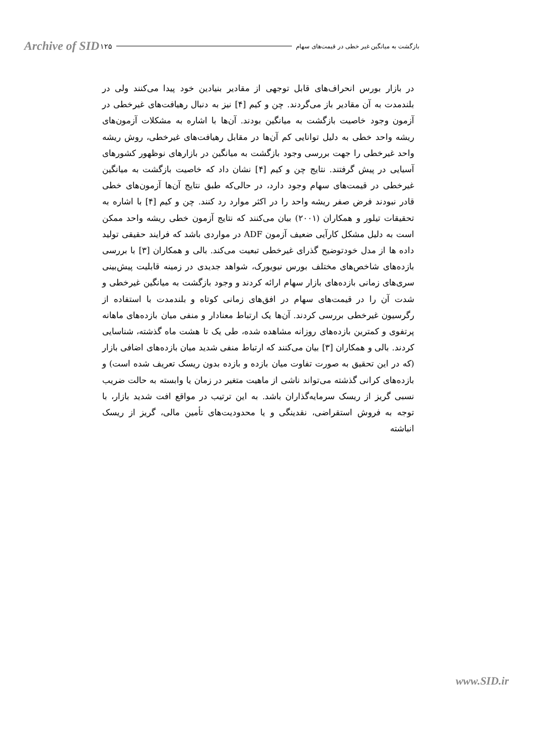Archive of SID ۱۲۵ بازگشت به میانگین غیر خطی در قیمت‌های سهام
در بازار بورس انحراف‌های قابل توجهی از مقادیر بنیادین خود پیدا می‌کنند ولی در بلندمدت به آن مقادیر باز می‌گردند. چن و کیم [۴] نیز به دنبال رهیافت‌های غیرخطی در آزمون وجود خاصیت بازگشت به میانگین بودند. آن‌ها با اشاره به مشکلات آزمون‌های ریشه واحد خطی به دلیل توانایی کم آن‌ها در مقابل رهیافت‌های غیرخطی، روش ریشه واحد غیرخطی را جهت بررسی وجود بازگشت به میانگین در بازارهای نوظهور کشورهای آسیایی در پیش گرفتند. نتایج چن و کیم [۴] نشان داد که خاصیت بازگشت به میانگین غیرخطی در قیمت‌های سهام وجود دارد، در حالی‌که طبق نتایج آن‌ها آزمون‌های خطی قادر نبودند فرض صفر ریشه واحد را در اکثر موارد رد کنند. چن و کیم [۴] با اشاره به تحقیقات تیلور و همکاران (۲۰۰۱) بیان می‌کنند که نتایج آزمون خطی ریشه واحد ممکن است به دلیل مشکل کارآیی ضعیف آزمون ADF در مواردی باشد که فرایند حقیقی تولید داده ها از مدل خودتوضیح گذرای غیرخطی تبعیت می‌کند. بالی و همکاران [۳] با بررسی بازده‌های شاخص‌های مختلف بورس نیویورک، شواهد جدیدی در زمینه قابلیت پیش‌بینی سری‌های زمانی بازده‌های بازار سهام ارائه کردند و وجود بازگشت به میانگین غیرخطی و شدت آن را در قیمت‌های سهام در افق‌های زمانی کوتاه و بلندمدت با استفاده از رگرسیون غیرخطی بررسی کردند. آن‌ها یک ارتباط معنادار و منفی میان بازده‌های ماهانه پرتفوی و کمترین بازده‌های روزانه مشاهده شده، طی یک تا هشت ماه گذشته، شناسایی کردند. بالی و همکاران [۳] بیان می‌کنند که ارتباط منفی شدید میان بازده‌های اضافی بازار (که در این تحقیق به صورت تفاوت میان بازده و بازده بدون ریسک تعریف شده است) و بازده‌های کرانی گذشته می‌تواند ناشی از ماهیت متغیر در زمان یا وابسته به حالت ضریب نسبی گریز از ریسک سرمایه‌گذاران باشد. به این ترتیب در مواقع افت شدید بازار، با توجه به فروش استقراضی، نقدینگی و یا محدودیت‌های تأمین مالی، گریز از ریسک انباشته
www.SID.ir